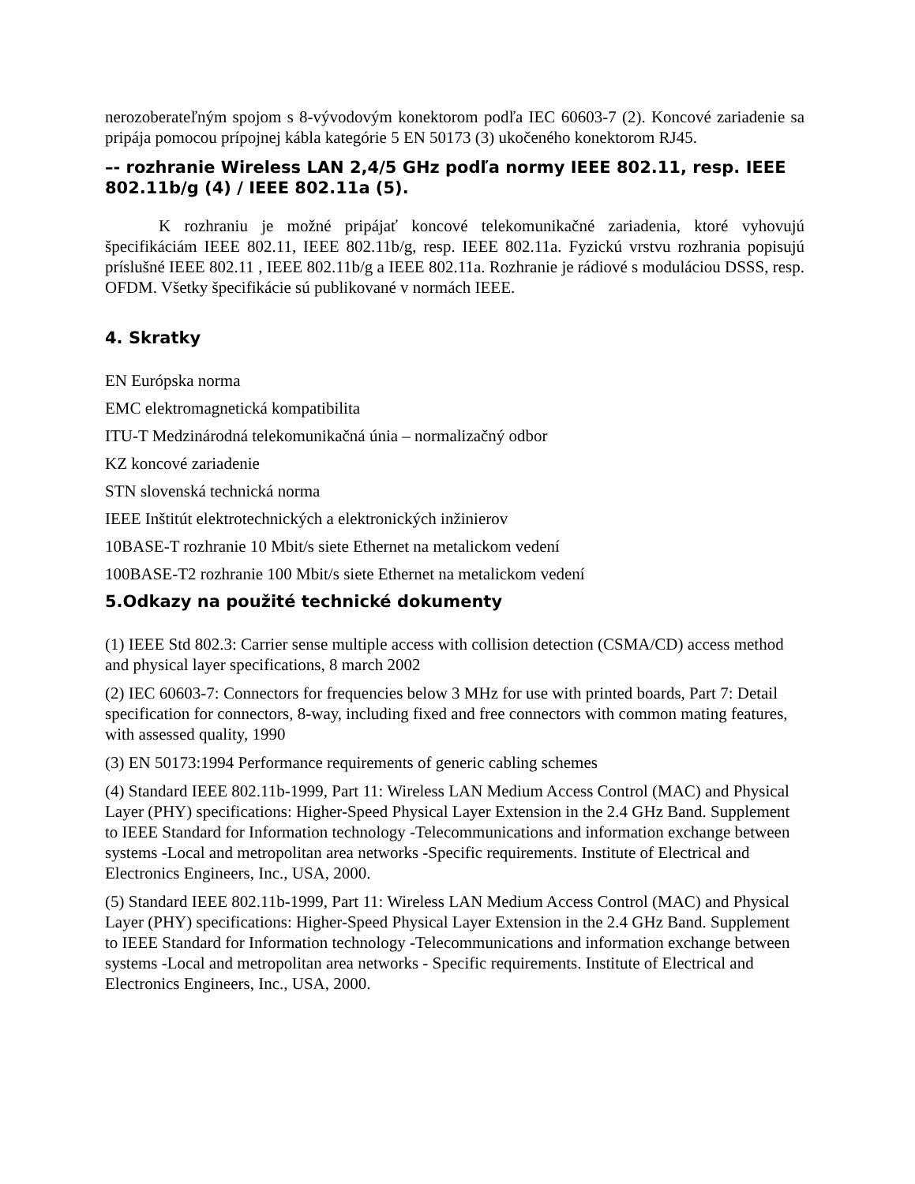nerozoberateľným spojom s 8-vývodovým konektorom podľa IEC 60603-7 (2). Koncové zariadenie sa pripája pomocou prípojnej kábla kategórie 5 EN 50173 (3) ukočeného konektorom RJ45.
–- rozhranie Wireless LAN 2,4/5 GHz podľa normy IEEE 802.11, resp. IEEE 802.11b/g (4) / IEEE 802.11a (5).
K rozhraniu je možné pripájať koncové telekomunikačné zariadenia, ktoré vyhovujú špecifikáciám IEEE 802.11, IEEE 802.11b/g, resp. IEEE 802.11a. Fyzickú vrstvu rozhrania popisujú príslušné IEEE 802.11 , IEEE 802.11b/g a IEEE 802.11a. Rozhranie je rádiové s moduláciou DSSS, resp. OFDM. Všetky špecifikácie sú publikované v normách IEEE.
4. Skratky
EN Európska norma
EMC elektromagnetická kompatibilita
ITU-T Medzinárodná telekomunikačná únia – normalizačný odbor
KZ koncové zariadenie
STN slovenská technická norma
IEEE Inštitút elektrotechnických a elektronických inžinierov
10BASE-T rozhranie 10 Mbit/s siete Ethernet na metalickom vedení
100BASE-T2 rozhranie 100 Mbit/s siete Ethernet na metalickom vedení
5.Odkazy na použité technické dokumenty
(1) IEEE Std 802.3: Carrier sense multiple access with collision detection (CSMA/CD) access method and physical layer specifications, 8 march 2002
(2) IEC 60603-7: Connectors for frequencies below 3 MHz for use with printed boards, Part 7: Detail specification for connectors, 8-way, including fixed and free connectors with common mating features, with assessed quality, 1990
(3) EN 50173:1994 Performance requirements of generic cabling schemes
(4) Standard IEEE 802.11b-1999, Part 11: Wireless LAN Medium Access Control (MAC) and Physical Layer (PHY) specifications: Higher-Speed Physical Layer Extension in the 2.4 GHz Band. Supplement to IEEE Standard for Information technology -Telecommunications and information exchange between systems -Local and metropolitan area networks -Specific requirements. Institute of Electrical and Electronics Engineers, Inc., USA, 2000.
(5) Standard IEEE 802.11b-1999, Part 11: Wireless LAN Medium Access Control (MAC) and Physical Layer (PHY) specifications: Higher-Speed Physical Layer Extension in the 2.4 GHz Band. Supplement to IEEE Standard for Information technology -Telecommunications and information exchange between systems -Local and metropolitan area networks - Specific requirements. Institute of Electrical and Electronics Engineers, Inc., USA, 2000.